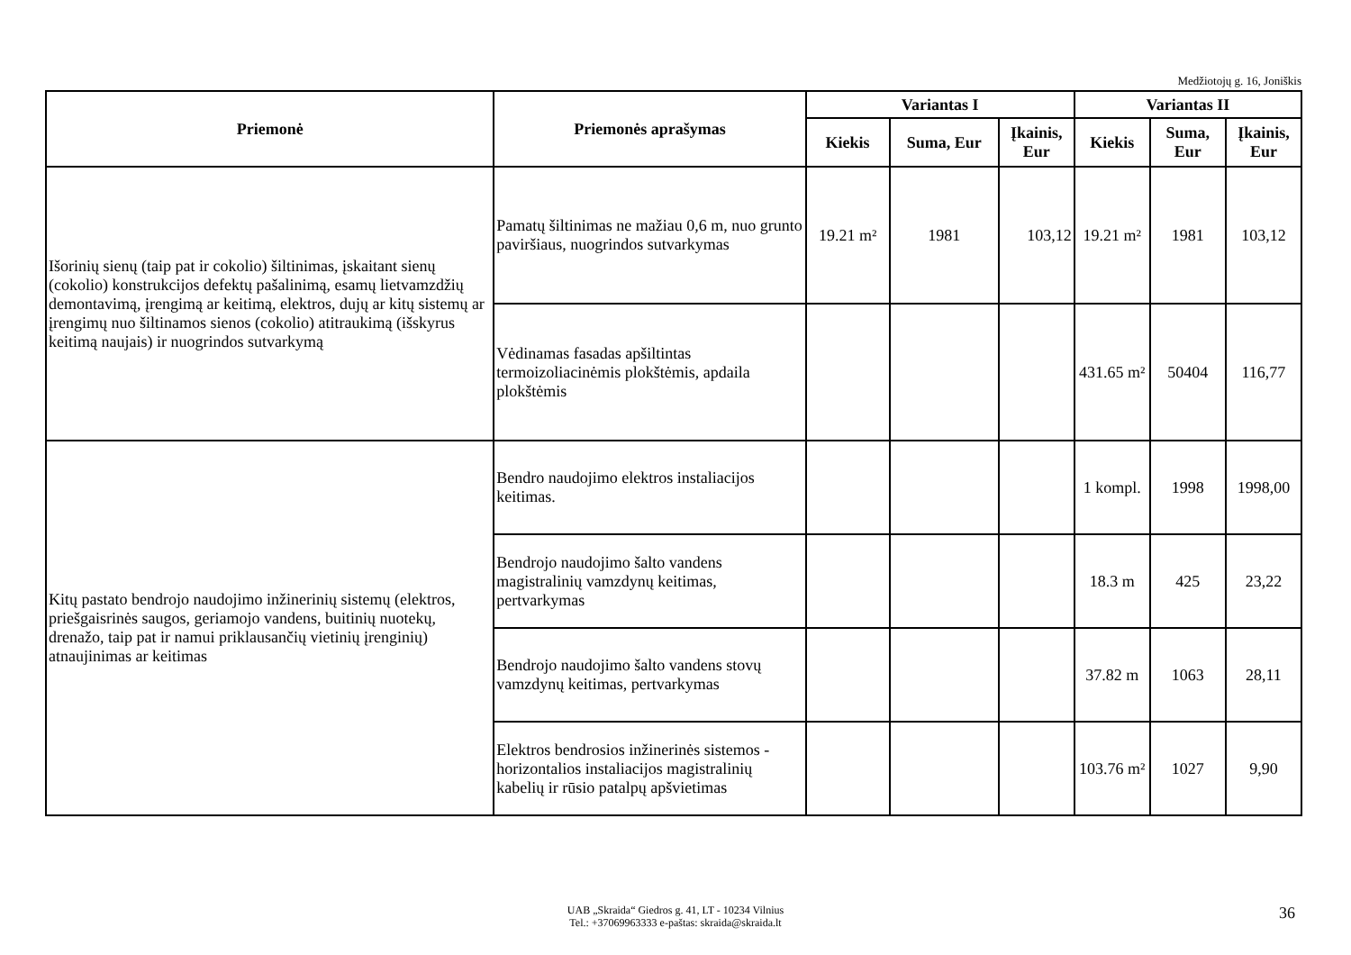Medžiotojų g. 16, Joniškis
| Priemonė | Priemonės aprašymas | Variantas I | | | Variantas II | | |
| --- | --- | --- | --- | --- | --- | --- | --- |
| | | Kiekis | Suma, Eur | Įkainis, Eur | Kiekis | Suma, Eur | Įkainis, Eur |
| Išorinių sienų (taip pat ir cokolio) šiltinimas, įskaitant sienų (cokolio) konstrukcijos defektų pašalinimą, esamų lietvamzdžių demontavimą, įrengimą ar keitimą, elektros, dujų ar kitų sistemų ar įrengimų nuo šiltinamos sienos (cokolio) atitraukimą (išskyrus keitimą naujais) ir nuogrindos sutvarkymą | Pamatų šiltinimas ne mažiau 0,6 m, nuo grunto paviršiaus, nuogrindos sutvarkymas | 19.21 m² | 1981 | 103,12 | 19.21 m² | 1981 | 103,12 |
| | Vėdinamas fasadas apšiltintas termoizoliacinėmis plokštėmis, apdaila plokštėmis | | | | 431.65 m² | 50404 | 116,77 |
| Kitų pastato bendrojo naudojimo inžinerinių sistemų (elektros, priešgaisrinės saugos, geriamojo vandens, buitinių nuotekų, drenažo, taip pat ir namui priklausančių vietinių įrenginių) atnaujinimas ar keitimas | Bendro naudojimo elektros instaliacijos keitimas. | | | | 1 kompl. | 1998 | 1998,00 |
| | Bendrojo naudojimo šalto vandens magistralinių vamzdynų keitimas, pertvarkymas | | | | 18.3 m | 425 | 23,22 |
| | Bendrojo naudojimo šalto vandens stovų vamzdynų keitimas, pertvarkymas | | | | 37.82 m | 1063 | 28,11 |
| | Elektros bendrosios inžinerinės sistemos - horizontalios instaliacijos magistralinių kabelių ir rūsio patalpų apšvietimas | | | | 103.76 m² | 1027 | 9,90 |
UAB „Skraida“ Giedros g. 41, LT - 10234 Vilnius
Tel.: +37069963333 e-paštas: skraida@skraida.lt
36